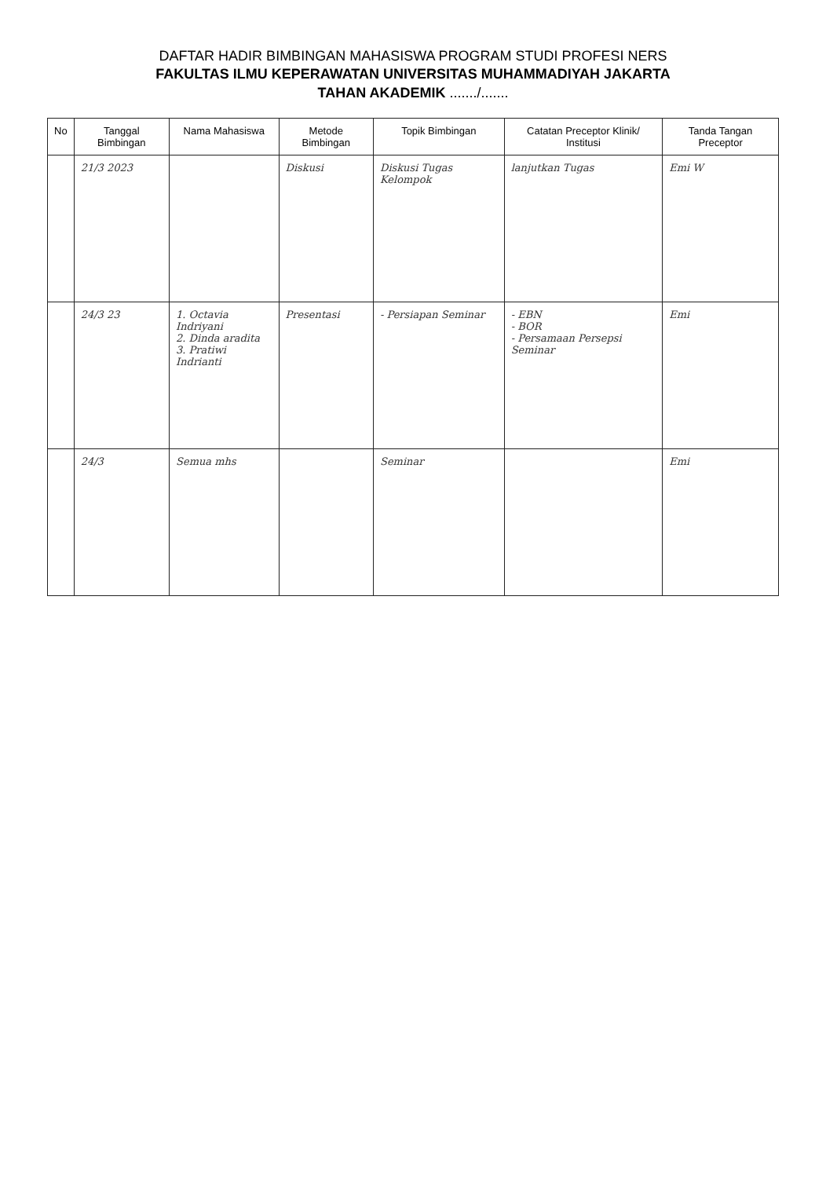DAFTAR HADIR BIMBINGAN MAHASISWA PROGRAM STUDI PROFESI NERS
FAKULTAS ILMU KEPERAWATAN UNIVERSITAS MUHAMMADIYAH JAKARTA
TAHAN AKADEMIK ......./.......
| No | Tanggal Bimbingan | Nama Mahasiswa | Metode Bimbingan | Topik Bimbingan | Catatan Preceptor Klinik/ Institusi | Tanda Tangan Preceptor |
| --- | --- | --- | --- | --- | --- | --- |
| | 21/3 2023 | | Diskusi | Diskusi Tugas Kelompok | lanjutkan Tugas | Emi W |
| | 24/3 23 | 1. Octavia Indriyani 2. Dinda aradita 3. Pratiwi Indrianti | Presentasi | - Persiapan Seminar | - EBN - BOR - Persamaan Persepsi Seminar | Emi |
| | 24/3 | Semua mhs | | Seminar | | Emi |